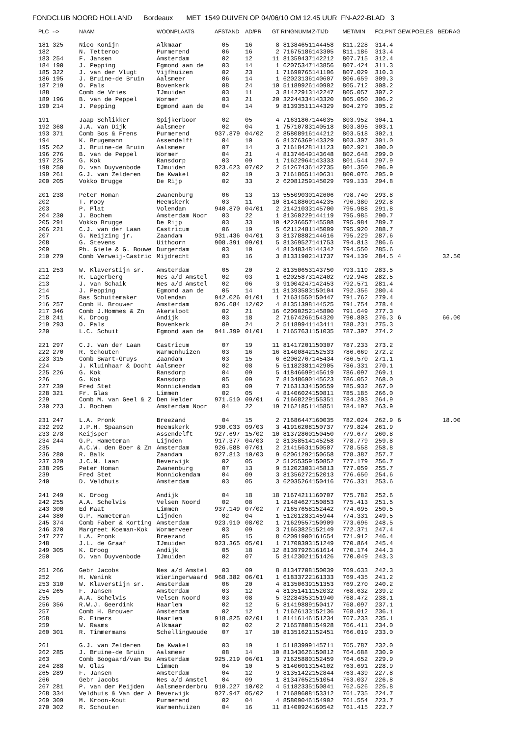FONDCLUB NOORD HOLLAND Bordeaux MET 1549 DUIVEN OP 04/06/10 OM 12.45 UUR FN-A22-BLAD 3
| PLC | --> | NAAM | WOONPLAATS | AFSTAND | AD/PR | GT | RINGNUMM | Z-TIJD | MET/MIN | FCLPNT | GEW.POELES | BEDRAG |
| --- | --- | --- | --- | --- | --- | --- | --- | --- | --- | --- | --- | --- |
| 181 | 325 | Nico Konijn | Alkmaar | 05 | 16 | 8 | 81384651 | 144458 | 811.228 | 314.4 | | |
| 182 | | N. Tetteroo | Purmerend | 06 | 16 | 2 | 71675186 | 143305 | 811.186 | 313.4 | | |
| 183 | 254 | F. Jansen | Amsterdam | 02 | 12 | 11 | 81359437 | 142212 | 807.715 | 312.4 | | |
| 184 | 190 | J. Pepping | Egmond aan de | 03 | 14 | 1 | 62075347 | 143856 | 807.424 | 311.3 | | |
| 185 | 322 | J. van der Vlugt | Vijfhuizen | 02 | 23 | 1 | 71690765 | 141106 | 807.029 | 310.3 | | |
| 186 | 195 | J. Bruine-de Bruin | Aalsmeer | 06 | 14 | 1 | 62023136 | 140607 | 806.659 | 309.3 | | |
| 187 | 219 | O. Pals | Bovenkerk | 08 | 24 | 10 | 51189926 | 140902 | 805.712 | 308.2 | | |
| 188 | | Comb de Vries | IJmuiden | 03 | 11 | 3 | 81422913 | 142247 | 805.057 | 307.2 | | |
| 189 | 196 | B. van de Peppel | Wormer | 03 | 21 | 20 | 32244334 | 143320 | 805.050 | 306.2 | | |
| 190 | 214 | J. Pepping | Egmond aan de | 04 | 14 | 9 | 81393511 | 144329 | 804.279 | 305.2 | | |
| 191 | | Jaap Schlikker | Spijkerboor | 02 | 05 | 4 | 71631867 | 144035 | 803.952 | 304.1 | | |
| 192 | 368 | J.A. van Dijk | Aalsmeer | 02 | 04 | 1 | 75710783 | 140518 | 803.895 | 303.1 | | |
| 193 | 371 | Comb Bos & Frens | Purmerend | 937.879 | 04/02 | 2 | 85808916 | 144212 | 803.518 | 302.1 | | |
| 194 | | K. Brugemann | Assendelft | 04 | 10 | 6 | 81376369 | 143329 | 803.307 | 301.0 | | |
| 195 | 262 | J. Bruine-de Bruin | Aalsmeer | 07 | 14 | 3 | 71618428 | 141123 | 802.921 | 300.0 | | |
| 196 | 276 | B. van de Peppel | Wormer | 04 | 21 | 4 | 81374649 | 143648 | 802.648 | 299.0 | | |
| 197 | 225 | G. Kok | Ransdorp | 03 | 09 | 1 | 71622964 | 143333 | 801.544 | 297.9 | | |
| 198 | 250 | D. van Duyvenbode | IJmuiden | 923.623 | 07/02 | 2 | 51267436 | 142735 | 801.350 | 296.9 | | |
| 199 | 261 | G.J. van Zelderen | De Kwakel | 02 | 19 | 3 | 71618651 | 140631 | 800.076 | 295.9 | | |
| 200 | 205 | Vokko Brugge | De Rijp | 02 | 33 | 2 | 62081259 | 145029 | 799.133 | 294.8 | | |
| 201 | 238 | Peter Homan | Zwanenburg | 06 | 13 | 13 | 55509030 | 142606 | 798.740 | 293.8 | | |
| 202 | | T. Mooy | Heemskerk | 03 | 11 | 10 | 81418860 | 144235 | 796.380 | 292.8 | | |
| 203 | | P. Plat | Volendam | 940.870 | 04/01 | 2 | 21421033 | 145700 | 795.988 | 291.8 | | |
| 204 | 230 | J. Bochem | Amsterdam Noor | 03 | 22 | 1 | 81360229 | 144119 | 795.985 | 290.7 | | |
| 205 | 291 | Vokko Brugge | De Rijp | 03 | 33 | 10 | 42236657 | 145508 | 795.984 | 289.7 | | |
| 206 | 221 | C.J. van der Laan | Castricum | 06 | 19 | 5 | 62112481 | 145009 | 795.920 | 288.7 | | |
| 207 | | G. Neijzing jr. | Zaandam | 931.436 | 04/01 | 3 | 81378882 | 144616 | 795.229 | 287.6 | | |
| 208 | | G. Stevens | Uithoorn | 908.391 | 09/01 | 5 | 81369527 | 141753 | 794.813 | 286.6 | | |
| 209 | | Ph. Giele & G. Bouwe | Durgerdam | 03 | 10 | 4 | 81348348 | 144342 | 794.550 | 285.6 | | |
| 210 | 279 | Comb Verweij-Castric | Mijdrecht | 03 | 16 | 3 | 81331902 | 141737 | 794.139 | 284.5 | 4 | 32.50 |
| 211 | 253 | W. Klaverstijn sr. | Amsterdam | 05 | 20 | 2 | 81350653 | 143750 | 793.119 | 283.5 | | |
| 212 | | R. Lagerberg | Nes a/d Amstel | 02 | 03 | 1 | 62025873 | 142402 | 792.948 | 282.5 | | |
| 213 | | J. van Schaik | Nes a/d Amstel | 02 | 06 | 3 | 91004247 | 142453 | 792.571 | 281.4 | | |
| 214 | | J. Pepping | Egmond aan de | 05 | 14 | 11 | 81393583 | 150104 | 792.356 | 280.4 | | |
| 215 | | Bas Schuitemaker | Volendam | 942.026 | 01/01 | 1 | 71631550 | 150447 | 791.762 | 279.4 | | |
| 216 | 257 | Comb H. Brouwer | Amsterdam | 926.684 | 12/02 | 4 | 81351398 | 144525 | 791.754 | 278.4 | | |
| 217 | 346 | Comb J.Hommes & Zn | Akersloot | 02 | 21 | 16 | 62090252 | 145800 | 791.649 | 277.3 | | |
| 218 | 241 | K. Droog | Andijk | 03 | 18 | 2 | 71674266 | 154320 | 790.803 | 276.3 | 6 | 66.00 |
| 219 | 293 | O. Pals | Bovenkerk | 09 | 24 | 2 | 51189941 | 143411 | 788.231 | 275.3 | | |
| 220 | | L.C. Schuit | Egmond aan de | 941.399 | 01/01 | 1 | 71657631 | 151035 | 787.397 | 274.2 | | |
| 221 | 297 | C.J. van der Laan | Castricum | 07 | 19 | 11 | 81417201 | 150307 | 787.233 | 273.2 | | |
| 222 | 270 | R. Schouten | Warmenhuizen | 03 | 16 | 16 | 81400842 | 152533 | 786.669 | 272.2 | | |
| 223 | 315 | Comb Swart-Gruys | Zaandam | 03 | 15 | 6 | 62062767 | 145434 | 786.570 | 271.1 | | |
| 224 | | J. Kluinhaar & Docht | Aalsmeer | 02 | 08 | 5 | 51182381 | 142905 | 786.331 | 270.1 | | |
| 225 | 226 | G. Kok | Ransdorp | 04 | 09 | 5 | 41846699 | 145619 | 786.097 | 269.1 | | |
| 226 | | G. Kok | Ransdorp | 05 | 09 | 7 | 81348690 | 145623 | 786.052 | 268.0 | | |
| 227 | 239 | Fred Stet | Monnickendam | 03 | 09 | 7 | 71631334 | 150559 | 785.932 | 267.0 | | |
| 228 | 321 | Fr. Glas | Limmen | 02 | 05 | 4 | 81406024 | 150811 | 785.185 | 266.0 | | |
| 229 | | Comb M. van Geel & Z | Den Helder | 971.510 | 09/01 | 6 | 71668229 | 155351 | 784.203 | 264.9 | | |
| 230 | 273 | J. Bochem | Amsterdam Noor | 04 | 22 | 19 | 71621851 | 145851 | 784.197 | 263.9 | | |
| 231 | 247 | L.A. Pronk | Breezand | 04 | 15 | 2 | 71686447 | 160035 | 782.024 | 262.9 | 6 | 18.00 |
| 232 | 292 | J.P.H. Spaansen | Heemskerk | 930.033 | 09/03 | 3 | 41916208 | 150737 | 779.824 | 261.9 | | |
| 233 | 278 | Keijsper | Assendelft | 927.697 | 15/02 | 10 | 81372860 | 150450 | 779.677 | 260.8 | | |
| 234 | 244 | G.P. Hameteman | Lijnden | 917.377 | 04/03 | 2 | 81358514 | 145258 | 778.779 | 259.8 | | |
| 235 | | A.C.W. den Boer & Zn | Amsterdam | 926.588 | 07/01 | 2 | 21415631 | 150507 | 778.558 | 258.8 | | |
| 236 | 280 | R. Balk | Zaandam | 927.813 | 10/03 | 9 | 62061292 | 150658 | 778.387 | 257.7 | | |
| 237 | 329 | J.C.N. Laan | Beverwijk | 02 | 05 | 2 | 51255359 | 150852 | 777.179 | 256.7 | | |
| 238 | 295 | Peter Homan | Zwanenburg | 07 | 13 | 9 | 51202303 | 145813 | 777.059 | 255.7 | | |
| 239 | | Fred Stet | Monnickendam | 04 | 09 | 3 | 81356272 | 152013 | 776.650 | 254.6 | | |
| 240 | | D. Veldhuis | Amsterdam | 03 | 05 | 3 | 62035264 | 150416 | 776.331 | 253.6 | | |
| 241 | 249 | K. Droog | Andijk | 04 | 18 | 18 | 71674211 | 160707 | 775.782 | 252.6 | | |
| 242 | 255 | A.A. Schelvis | Velsen Noord | 02 | 08 | 1 | 21484627 | 150853 | 775.413 | 251.5 | | |
| 243 | 300 | Ed Maat | Limmen | 937.149 | 07/02 | 7 | 71657658 | 152442 | 774.695 | 250.5 | | |
| 244 | 380 | G.P. Hameteman | Lijnden | 02 | 04 | 1 | 51201283 | 145944 | 774.331 | 249.5 | | |
| 245 | 374 | Comb Faber & Korting | Amsterdam | 923.910 | 08/02 | 1 | 71629557 | 150909 | 773.696 | 248.5 | | |
| 246 | 370 | Margreet Koeman-Kok | Wormerveer | 03 | 09 | 3 | 71653825 | 152149 | 772.371 | 247.4 | | |
| 247 | 277 | L.A. Pronk | Breezand | 05 | 15 | 8 | 62091900 | 161654 | 771.912 | 246.4 | | |
| 248 | | J.L. de Graaf | IJmuiden | 923.365 | 05/01 | 1 | 71700393 | 151249 | 770.864 | 245.4 | | |
| 249 | 305 | K. Droog | Andijk | 05 | 18 | 12 | 81397926 | 161614 | 770.174 | 244.3 | | |
| 250 | | D. van Duyvenbode | IJmuiden | 02 | 07 | 5 | 81423021 | 151426 | 770.049 | 243.3 | | |
| 251 | 266 | Gebr Jacobs | Nes a/d Amstel | 03 | 09 | 8 | 81347708 | 150039 | 769.633 | 242.3 | | |
| 252 | | H. Wenink | Wieringerwaard | 968.382 | 06/01 | 1 | 61833722 | 161333 | 769.435 | 241.2 | | |
| 253 | 310 | W. Klaverstijn sr. | Amsterdam | 06 | 20 | 4 | 81350639 | 151353 | 769.270 | 240.2 | | |
| 254 | 265 | F. Jansen | Amsterdam | 03 | 12 | 4 | 81351411 | 152032 | 768.632 | 239.2 | | |
| 255 | | A.A. Schelvis | Velsen Noord | 03 | 08 | 5 | 32284353 | 151940 | 768.472 | 238.1 | | |
| 256 | 356 | R.W.J. Geerdink | Haarlem | 02 | 12 | 5 | 81419889 | 150417 | 768.097 | 237.1 | | |
| 257 | | Comb H. Brouwer | Amsterdam | 02 | 12 | 1 | 71626133 | 152136 | 768.012 | 236.1 | | |
| 258 | | R. Eimers | Haarlem | 918.825 | 02/01 | 1 | 81416146 | 151234 | 767.233 | 235.1 | | |
| 259 | | W. Raams | Alkmaar | 02 | 02 | 2 | 71657808 | 154928 | 766.411 | 234.0 | | |
| 260 | 301 | R. Timmermans | Schellingwoude | 07 | 17 | 10 | 81351621 | 152451 | 766.019 | 233.0 | | |
| 261 | | G.J. van Zelderen | De Kwakel | 03 | 19 | 1 | 51183999 | 145711 | 765.787 | 232.0 | | |
| 262 | 285 | J. Bruine-de Bruin | Aalsmeer | 08 | 14 | 10 | 81343626 | 150812 | 764.688 | 230.9 | | |
| 263 | | Comb Boogaard/van Bu | Amsterdam | 925.219 | 06/01 | 3 | 71625880 | 152459 | 764.652 | 229.9 | | |
| 264 | 288 | W. Glas | Limmen | 04 | 10 | 5 | 81406013 | 154102 | 763.691 | 228.9 | | |
| 265 | 289 | F. Jansen | Amsterdam | 04 | 12 | 9 | 81351422 | 152844 | 763.439 | 227.8 | | |
| 266 | | Gebr Jacobs | Nes a/d Amstel | 04 | 09 | 1 | 81347652 | 151054 | 763.037 | 226.8 | | |
| 267 | 281 | P. van der Meijden | Aalsmeerderbru | 910.227 | 10/02 | 4 | 51182335 | 150841 | 762.526 | 225.8 | | |
| 268 | 334 | Veldhuis & Van der A | Beverwijk | 927.947 | 05/02 | 1 | 71689608 | 153312 | 761.735 | 224.7 | | |
| 269 | 309 | M. Kroon-Kout | Purmerend | 02 | 04 | 4 | 85809046 | 154902 | 761.554 | 223.7 | | |
| 270 | 302 | R. Schouten | Warmenhuizen | 04 | 16 | 11 | 81400924 | 160542 | 761.415 | 222.7 | | |